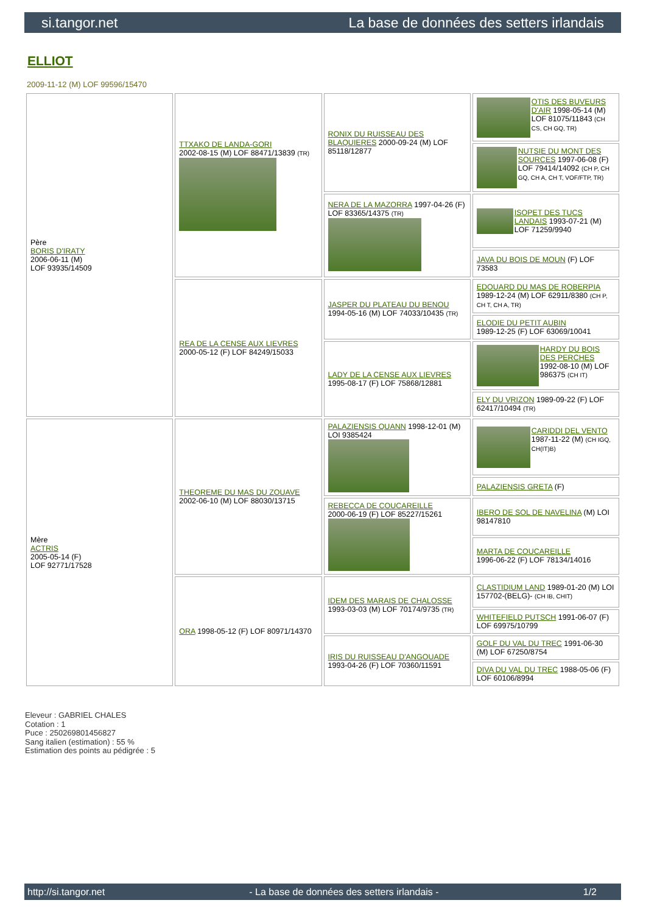si.tangor.net La base de données des setters irlandais
ELLIOT
2009-11-12 (M) LOF 99596/15470
| Père BORIS D'IRATY 2006-06-11 (M) LOF 93935/14509 | TTXAKO DE LANDA-GORI 2002-08-15 (M) LOF 88471/13839 (TR) | RONIX DU RUISSEAU DES BLAQUIERES 2000-09-24 (M) LOF 85118/12877 | OTIS DES BUVEURS D'AIR 1998-05-14 (M) LOF 81075/11843 (CH CS, CH GQ, TR) |
| | | | NUTSIE DU MONT DES SOURCES 1997-06-08 (F) LOF 79414/14092 (CH P, CH GQ, CH A, CH T, VOF/FTP, TR) |
| | | NERA DE LA MAZORRA 1997-04-26 (F) LOF 83365/14375 (TR) | ISOPET DES TUCS LANDAIS 1993-07-21 (M) LOF 71259/9940 |
| | | | JAVA DU BOIS DE MOUN (F) LOF 73583 |
| | REA DE LA CENSE AUX LIEVRES 2000-05-12 (F) LOF 84249/15033 | JASPER DU PLATEAU DU BENOU 1994-05-16 (M) LOF 74033/10435 (TR) | EDOUARD DU MAS DE ROBERPIA 1989-12-24 (M) LOF 62911/8380 (CH P, CH T, CH A, TR) |
| | | | ELODIE DU PETIT AUBIN 1989-12-25 (F) LOF 63069/10041 |
| | | LADY DE LA CENSE AUX LIEVRES 1995-08-17 (F) LOF 75868/12881 | HARDY DU BOIS DES PERCHES 1992-08-10 (M) LOF 986375 (CH IT) |
| | | | ELY DU VRIZON 1989-09-22 (F) LOF 62417/10494 (TR) |
| Mère ACTRIS 2005-05-14 (F) LOF 92771/17528 | THEOREME DU MAS DU ZOUAVE 2002-06-10 (M) LOF 88030/13715 | PALAZIENSIS QUANN 1998-12-01 (M) LOI 9385424 | CARIDDI DEL VENTO 1987-11-22 (M) (CH IGQ, CH(IT)B) |
| | | | PALAZIENSIS GRETA (F) |
| | | REBECCA DE COUCAREILLE 2000-06-19 (F) LOF 85227/15261 | IBERO DE SOL DE NAVELINA (M) LOI 98147810 |
| | | | MARTA DE COUCAREILLE 1996-06-22 (F) LOF 78134/14016 |
| | ORA 1998-05-12 (F) LOF 80971/14370 | IDEM DES MARAIS DE CHALOSSE 1993-03-03 (M) LOF 70174/9735 (TR) | CLASTIDIUM LAND 1989-01-20 (M) LOI 157702-(BELG)- (CH IB, CHIT) |
| | | | WHITEFIELD PUTSCH 1991-06-07 (F) LOF 69975/10799 |
| | | IRIS DU RUISSEAU D'ANGOUADE 1993-04-26 (F) LOF 70360/11591 | GOLF DU VAL DU TREC 1991-06-30 (M) LOF 67250/8754 |
| | | | DIVA DU VAL DU TREC 1988-05-06 (F) LOF 60106/8994 |
Eleveur : GABRIEL CHALES
Cotation : 1
Puce : 250269801456827
Sang italien (estimation) : 55 %
Estimation des points au pédigrée : 5
http://si.tangor.net - La base de données des setters irlandais - 1/2